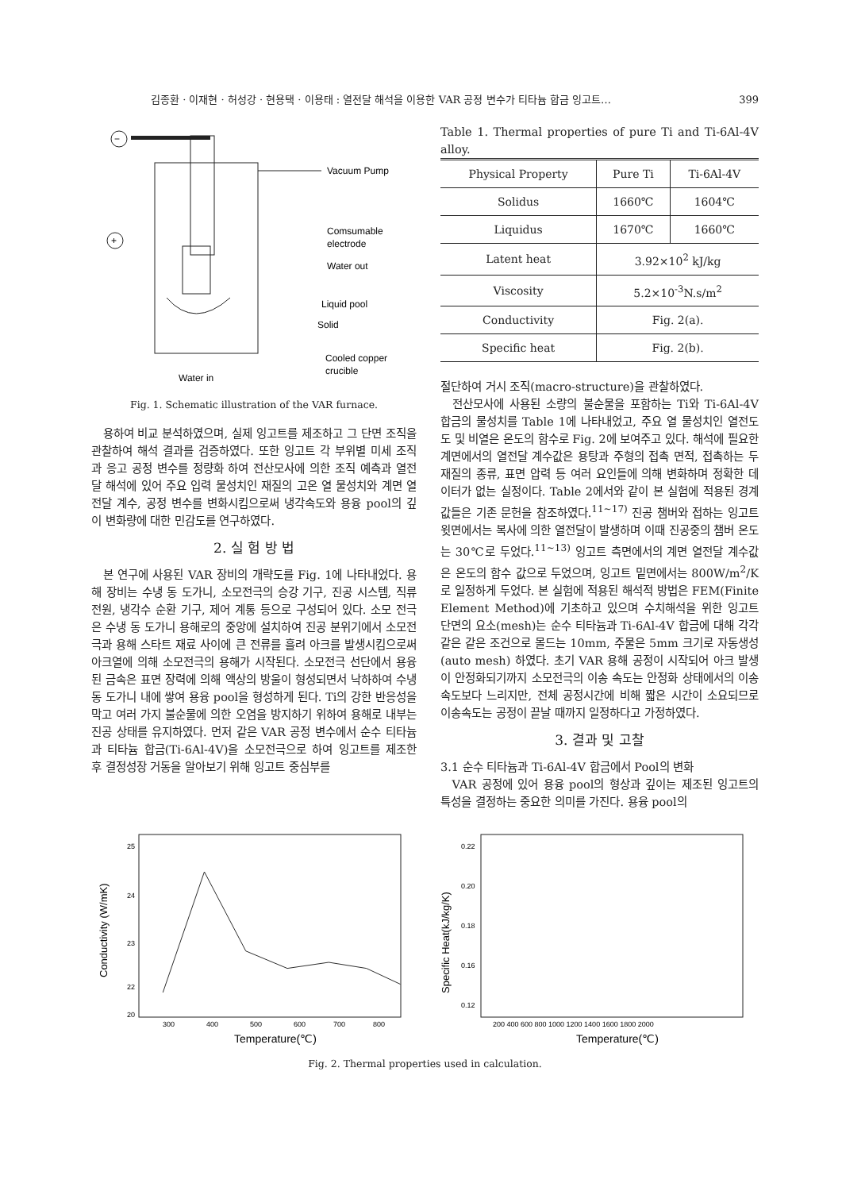김종환 · 이재현 · 허성강 · 현용택 · 이용태 : 열전달 해석을 이용한 VAR 공정 변수가 티타늄 합금 잉고트… 399
−
Vacuum Pump
Comsumable
electrode
+
Water out
Liquid pool
Solid
Cooled copper
crucible
Water in
Fig. 1. Schematic illustration of the VAR furnace.
용하여 비교 분석하였으며, 실제 잉고트를 제조하고 그 단면 조직을 관찰하여 해석 결과를 검증하였다. 또한 잉고트 각 부위별 미세 조직과 응고 공정 변수를 정량화 하여 전산모사에 의한 조직 예측과 열전달 해석에 있어 주요 입력 물성치인 재질의 고온 열 물성치와 계면 열전달 계수, 공정 변수를 변화시킴으로써 냉각속도와 용융 pool의 깊이 변화량에 대한 민감도를 연구하였다.
2. 실 험 방 법
본 연구에 사용된 VAR 장비의 개략도를 Fig. 1에 나타내었다. 용해 장비는 수냉 동 도가니, 소모전극의 승강 기구, 진공 시스템, 직류 전원, 냉각수 순환 기구, 제어 계통 등으로 구성되어 있다. 소모 전극은 수냉 동 도가니 용해로의 중앙에 설치하여 진공 분위기에서 소모전극과 용해 스타트 재료 사이에 큰 전류를 흘려 아크를 발생시킴으로써 아크열에 의해 소모전극의 용해가 시작된다. 소모전극 선단에서 용융된 금속은 표면 장력에 의해 액상의 방울이 형성되면서 낙하하여 수냉 동 도가니 내에 쌓여 용융 pool을 형성하게 된다. Ti의 강한 반응성을 막고 여러 가지 불순물에 의한 오염을 방지하기 위하여 용해로 내부는 진공 상태를 유지하였다. 먼저 같은 VAR 공정 변수에서 순수 티타늄과 티타늄 합금(Ti-6Al-4V)을 소모전극으로 하여 잉고트를 제조한 후 결정성장 거동을 알아보기 위해 잉고트 중심부를
Table 1. Thermal properties of pure Ti and Ti-6Al-4V alloy.
| Physical Property | Pure Ti | Ti-6Al-4V |
| --- | --- | --- |
| Solidus | 1660℃ | 1604℃ |
| Liquidus | 1670℃ | 1660℃ |
| Latent heat | 3.92×10<sup>2</sup> kJ/kg | |
| Viscosity | 5.2×10<sup>-3</sup>N.s/m<sup>2</sup> | |
| Conductivity | Fig. 2(a). | |
| Specific heat | Fig. 2(b). | |
절단하여 거시 조직(macro-structure)을 관찰하였다.
전산모사에 사용된 소량의 불순물을 포함하는 Ti와 Ti-6Al-4V 합금의 물성치를 Table 1에 나타내었고, 주요 열 물성치인 열전도도 및 비열은 온도의 함수로 Fig. 2에 보여주고 있다. 해석에 필요한 계면에서의 열전달 계수값은 용탕과 주형의 접촉 면적, 접촉하는 두 재질의 종류, 표면 압력 등 여러 요인들에 의해 변화하며 정확한 데이터가 없는 실정이다. Table 2에서와 같이 본 실험에 적용된 경계값들은 기존 문헌을 참조하였다.<sup>11~17)</sup> 진공 챔버와 접하는 잉고트 윗면에서는 복사에 의한 열전달이 발생하며 이때 진공중의 챔버 온도는 30℃로 두었다.<sup>11~13)</sup> 잉고트 측면에서의 계면 열전달 계수값은 온도의 함수 값으로 두었으며, 잉고트 밑면에서는 800W/m<sup>2</sup>/K로 일정하게 두었다. 본 실험에 적용된 해석적 방법은 FEM(Finite Element Method)에 기초하고 있으며 수치해석을 위한 잉고트 단면의 요소(mesh)는 순수 티타늄과 Ti-6Al-4V 합금에 대해 각각 같은 같은 조건으로 몰드는 10mm, 주물은 5mm 크기로 자동생성(auto mesh) 하였다. 초기 VAR 용해 공정이 시작되어 아크 발생이 안정화되기까지 소모전극의 이송 속도는 안정화 상태에서의 이송속도보다 느리지만, 전체 공정시간에 비해 짧은 시간이 소요되므로 이송속도는 공정이 끝날 때까지 일정하다고 가정하였다.
3. 결과 및 고찰
3.1 순수 티타늄과 Ti-6Al-4V 합금에서 Pool의 변화
VAR 공정에 있어 용융 pool의 형상과 깊이는 제조된 잉고트의 특성을 결정하는 중요한 의미를 가진다. 용융 pool의
25
24
23
22
20
300
400
500
600
700
800
Temperature(℃)
Conductivity (W/mK)
0.22
0.20
0.18
0.16
0.12
200 400 600 800 1000 1200 1400 1600 1800 2000
Temperature(℃)
Specific Heat(kJ/kg/K)
Fig. 2. Thermal properties used in calculation.